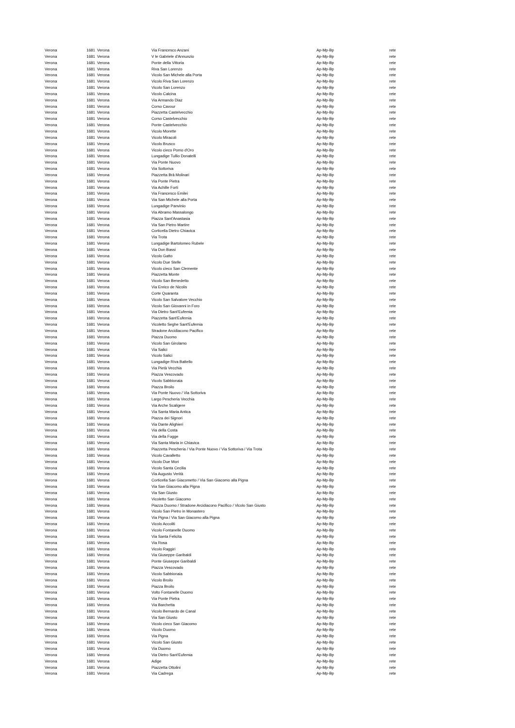| Verona | 1681 | Verona | Via Francesco Anzani | Ap-Mp-Bp | rete |
| Verona | 1681 | Verona | V le Gabriele d'Annunzio | Ap-Mp-Bp | rete |
| Verona | 1681 | Verona | Ponte della Vittoria | Ap-Mp-Bp | rete |
| Verona | 1681 | Verona | Riva San Lorenzo | Ap-Mp-Bp | rete |
| Verona | 1681 | Verona | Vicolo San Michele alla Porta | Ap-Mp-Bp | rete |
| Verona | 1681 | Verona | Vicolo Riva San Lorenzo | Ap-Mp-Bp | rete |
| Verona | 1681 | Verona | Vicolo San Lorenzo | Ap-Mp-Bp | rete |
| Verona | 1681 | Verona | Vicolo Calcina | Ap-Mp-Bp | rete |
| Verona | 1681 | Verona | Via Armando Diaz | Ap-Mp-Bp | rete |
| Verona | 1681 | Verona | Corso Cavour | Ap-Mp-Bp | rete |
| Verona | 1681 | Verona | Piazzetta Castelvecchio | Ap-Mp-Bp | rete |
| Verona | 1681 | Verona | Corso Castelvecchio | Ap-Mp-Bp | rete |
| Verona | 1681 | Verona | Ponte Castelvecchio | Ap-Mp-Bp | rete |
| Verona | 1681 | Verona | Vicolo Morette | Ap-Mp-Bp | rete |
| Verona | 1681 | Verona | Vicolo Miracoli | Ap-Mp-Bp | rete |
| Verona | 1681 | Verona | Vicolo Brusco | Ap-Mp-Bp | rete |
| Verona | 1681 | Verona | Vicolo cieco Pomo d'Oro | Ap-Mp-Bp | rete |
| Verona | 1681 | Verona | Lungadige Tullio Donatelli | Ap-Mp-Bp | rete |
| Verona | 1681 | Verona | Via Ponte Nuovo | Ap-Mp-Bp | rete |
| Verona | 1681 | Verona | Via Sottoriva | Ap-Mp-Bp | rete |
| Verona | 1681 | Verona | Piazzetta Brà Molinari | Ap-Mp-Bp | rete |
| Verona | 1681 | Verona | Via Ponte Pietra | Ap-Mp-Bp | rete |
| Verona | 1681 | Verona | Via Achille Forti | Ap-Mp-Bp | rete |
| Verona | 1681 | Verona | Via Francesco Emilei | Ap-Mp-Bp | rete |
| Verona | 1681 | Verona | Via San Michele alla Porta | Ap-Mp-Bp | rete |
| Verona | 1681 | Verona | Lungadige Panvinio | Ap-Mp-Bp | rete |
| Verona | 1681 | Verona | Via Abramo Massalongo | Ap-Mp-Bp | rete |
| Verona | 1681 | Verona | Piazza Sant'Anastasia | Ap-Mp-Bp | rete |
| Verona | 1681 | Verona | Via San Pietro Martire | Ap-Mp-Bp | rete |
| Verona | 1681 | Verona | Corticella Dietro Chiavica | Ap-Mp-Bp | rete |
| Verona | 1681 | Verona | Via Trota | Ap-Mp-Bp | rete |
| Verona | 1681 | Verona | Lungadige Bartolomeo Rubele | Ap-Mp-Bp | rete |
| Verona | 1681 | Verona | Via Don Bassi | Ap-Mp-Bp | rete |
| Verona | 1681 | Verona | Vicolo Gatto | Ap-Mp-Bp | rete |
| Verona | 1681 | Verona | Vicolo Due Stelle | Ap-Mp-Bp | rete |
| Verona | 1681 | Verona | Vicolo cieco San Clemente | Ap-Mp-Bp | rete |
| Verona | 1681 | Verona | Piazzetta Monte | Ap-Mp-Bp | rete |
| Verona | 1681 | Verona | Vicolo San Benedetto | Ap-Mp-Bp | rete |
| Verona | 1681 | Verona | Via Enrico de Nicolis | Ap-Mp-Bp | rete |
| Verona | 1681 | Verona | Corte Quaranta | Ap-Mp-Bp | rete |
| Verona | 1681 | Verona | Vicolo San Salvatore Vecchio | Ap-Mp-Bp | rete |
| Verona | 1681 | Verona | Vicolo San Giovanni in Foro | Ap-Mp-Bp | rete |
| Verona | 1681 | Verona | Via Dietro Sant'Eufemia | Ap-Mp-Bp | rete |
| Verona | 1681 | Verona | Piazzetta Sant'Eufemia | Ap-Mp-Bp | rete |
| Verona | 1681 | Verona | Vicoletto Seghe Sant'Eufemia | Ap-Mp-Bp | rete |
| Verona | 1681 | Verona | Stradone Arcidiacono Pacifico | Ap-Mp-Bp | rete |
| Verona | 1681 | Verona | Piazza Duomo | Ap-Mp-Bp | rete |
| Verona | 1681 | Verona | Vicolo San Girolamo | Ap-Mp-Bp | rete |
| Verona | 1681 | Verona | Via Salici | Ap-Mp-Bp | rete |
| Verona | 1681 | Verona | Vicolo Salici | Ap-Mp-Bp | rete |
| Verona | 1681 | Verona | Lungadige Riva Battello | Ap-Mp-Bp | rete |
| Verona | 1681 | Verona | Via Pietà Vecchia | Ap-Mp-Bp | rete |
| Verona | 1681 | Verona | Piazza Vescovado | Ap-Mp-Bp | rete |
| Verona | 1681 | Verona | Vicolo Sabbionaia | Ap-Mp-Bp | rete |
| Verona | 1681 | Verona | Piazza Broilo | Ap-Mp-Bp | rete |
| Verona | 1681 | Verona | Via Ponte Nuovo / Via Sottoriva | Ap-Mp-Bp | rete |
| Verona | 1681 | Verona | Largo Pescheria Vecchia | Ap-Mp-Bp | rete |
| Verona | 1681 | Verona | Via Arche Scaligere | Ap-Mp-Bp | rete |
| Verona | 1681 | Verona | Via Santa Maria Antica | Ap-Mp-Bp | rete |
| Verona | 1681 | Verona | Piazza dei Signori | Ap-Mp-Bp | rete |
| Verona | 1681 | Verona | Via Dante Alighieri | Ap-Mp-Bp | rete |
| Verona | 1681 | Verona | Via della Costa | Ap-Mp-Bp | rete |
| Verona | 1681 | Verona | Via della Fogge | Ap-Mp-Bp | rete |
| Verona | 1681 | Verona | Via Santa Maria in Chiavica | Ap-Mp-Bp | rete |
| Verona | 1681 | Verona | Piazzetta Pescheria / Via Ponte Nuovo / Via Sottoriva / Via Trota | Ap-Mp-Bp | rete |
| Verona | 1681 | Verona | Vicolo Cavalletto | Ap-Mp-Bp | rete |
| Verona | 1681 | Verona | Vicolo Due Mori | Ap-Mp-Bp | rete |
| Verona | 1681 | Verona | Vicolo Santa Cecilia | Ap-Mp-Bp | rete |
| Verona | 1681 | Verona | Via Augusto Verità | Ap-Mp-Bp | rete |
| Verona | 1681 | Verona | Corticella San Giacometto / Via San Giacomo alla Pigna | Ap-Mp-Bp | rete |
| Verona | 1681 | Verona | Via San Giacomo alla Pigna | Ap-Mp-Bp | rete |
| Verona | 1681 | Verona | Via San Giusto | Ap-Mp-Bp | rete |
| Verona | 1681 | Verona | Vicoletto San Giacomo | Ap-Mp-Bp | rete |
| Verona | 1681 | Verona | Piazza Duomo / Stradone Arcidiacono Pacifico / Vicolo San Giusto | Ap-Mp-Bp | rete |
| Verona | 1681 | Verona | Vicolo San Pietro in Monastero | Ap-Mp-Bp | rete |
| Verona | 1681 | Verona | Via Pigna / Via San Giacomo alla Pigna | Ap-Mp-Bp | rete |
| Verona | 1681 | Verona | Vicolo Accoliti | Ap-Mp-Bp | rete |
| Verona | 1681 | Verona | Vicolo Fontanelle Duomo | Ap-Mp-Bp | rete |
| Verona | 1681 | Verona | Via Santa Felicita | Ap-Mp-Bp | rete |
| Verona | 1681 | Verona | Via Rosa | Ap-Mp-Bp | rete |
| Verona | 1681 | Verona | Vicolo Raggiri | Ap-Mp-Bp | rete |
| Verona | 1681 | Verona | Via Giuseppe Garibaldi | Ap-Mp-Bp | rete |
| Verona | 1681 | Verona | Ponte Giuseppe Garibaldi | Ap-Mp-Bp | rete |
| Verona | 1681 | Verona | Piazza Vescovado | Ap-Mp-Bp | rete |
| Verona | 1681 | Verona | Vicolo Sabbionaia | Ap-Mp-Bp | rete |
| Verona | 1681 | Verona | Vicolo Broilo | Ap-Mp-Bp | rete |
| Verona | 1681 | Verona | Piazza Broilo | Ap-Mp-Bp | rete |
| Verona | 1681 | Verona | Volto Fontanelle Duomo | Ap-Mp-Bp | rete |
| Verona | 1681 | Verona | Via Ponte Pietra | Ap-Mp-Bp | rete |
| Verona | 1681 | Verona | Via Barchetta | Ap-Mp-Bp | rete |
| Verona | 1681 | Verona | Vicolo Bernardo de Canal | Ap-Mp-Bp | rete |
| Verona | 1681 | Verona | Via San Giusto | Ap-Mp-Bp | rete |
| Verona | 1681 | Verona | Vicolo cieco San Giacomo | Ap-Mp-Bp | rete |
| Verona | 1681 | Verona | Vicolo Duomo | Ap-Mp-Bp | rete |
| Verona | 1681 | Verona | Via Pigna | Ap-Mp-Bp | rete |
| Verona | 1681 | Verona | Vicolo San Giusto | Ap-Mp-Bp | rete |
| Verona | 1681 | Verona | Via Duomo | Ap-Mp-Bp | rete |
| Verona | 1681 | Verona | Via Dietro Sant'Eufemia | Ap-Mp-Bp | rete |
| Verona | 1681 | Verona | Adige | Ap-Mp-Bp | rete |
| Verona | 1681 | Verona | Piazzetta Ottolini | Ap-Mp-Bp | rete |
| Verona | 1681 | Verona | Via Cadrega | Ap-Mp-Bp | rete |